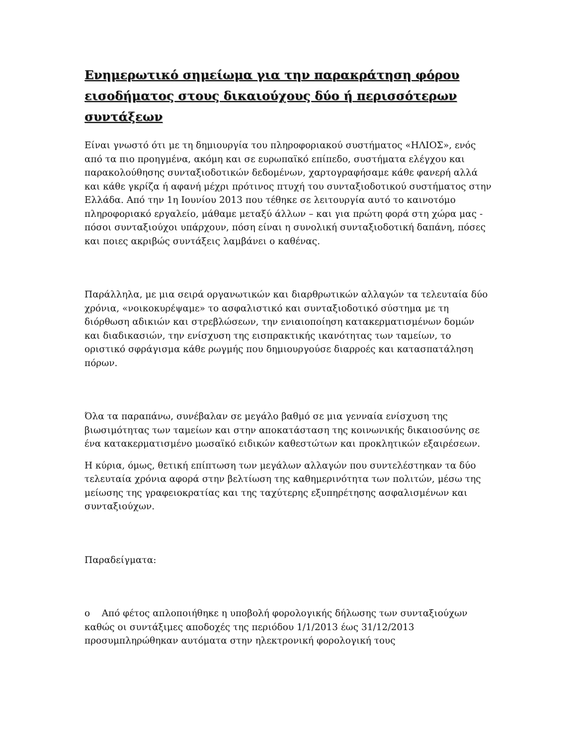Ενημερωτικό σημείωμα για την παρακράτηση φόρου εισοδήματος στους δικαιούχους δύο ή περισσότερων συντάξεων
Είναι γνωστό ότι με τη δημιουργία του πληροφοριακού συστήματος «ΗΛΙΟΣ», ενός από τα πιο προηγμένα, ακόμη και σε ευρωπαϊκό επίπεδο, συστήματα ελέγχου και παρακολούθησης συνταξιοδοτικών δεδομένων, χαρτογραφήσαμε κάθε φανερή αλλά και κάθε γκρίζα ή αφανή μέχρι πρότινος πτυχή του συνταξιοδοτικού συστήματος στην Ελλάδα. Από την 1η Ιουνίου 2013 που τέθηκε σε λειτουργία αυτό το καινοτόμο πληροφοριακό εργαλείο, μάθαμε μεταξύ άλλων – και για πρώτη φορά στη χώρα μας - πόσοι συνταξιούχοι υπάρχουν, πόση είναι η συνολική συνταξιοδοτική δαπάνη, πόσες και ποιες ακριβώς συντάξεις λαμβάνει ο καθένας.
Παράλληλα, με μια σειρά οργανωτικών και διαρθρωτικών αλλαγών τα τελευταία δύο χρόνια, «νοικοκυρέψαμε» το ασφαλιστικό και συνταξιοδοτικό σύστημα με τη διόρθωση αδικιών και στρεβλώσεων, την ενιαιοποίηση κατακερματισμένων δομών και διαδικασιών, την ενίσχυση της εισπρακτικής ικανότητας των ταμείων, το οριστικό σφράγισμα κάθε ρωγμής που δημιουργούσε διαρροές και κατασπατάληση πόρων.
Όλα τα παραπάνω, συνέβαλαν σε μεγάλο βαθμό σε μια γενναία ενίσχυση της βιωσιμότητας των ταμείων και στην αποκατάσταση της κοινωνικής δικαιοσύνης σε ένα κατακερματισμένο μωσαϊκό ειδικών καθεστώτων και προκλητικών εξαιρέσεων.
Η κύρια, όμως, θετική επίπτωση των μεγάλων αλλαγών που συντελέστηκαν τα δύο τελευταία χρόνια αφορά στην βελτίωση της καθημερινότητα των πολιτών, μέσω της μείωσης της γραφειοκρατίας και της ταχύτερης εξυπηρέτησης ασφαλισμένων και συνταξιούχων.
Παραδείγματα:
o Από φέτος απλοποιήθηκε η υποβολή φορολογικής δήλωσης των συνταξιούχων καθώς οι συντάξιμες αποδοχές της περιόδου 1/1/2013 έως 31/12/2013 προσυμπληρώθηκαν αυτόματα στην ηλεκτρονική φορολογική τους